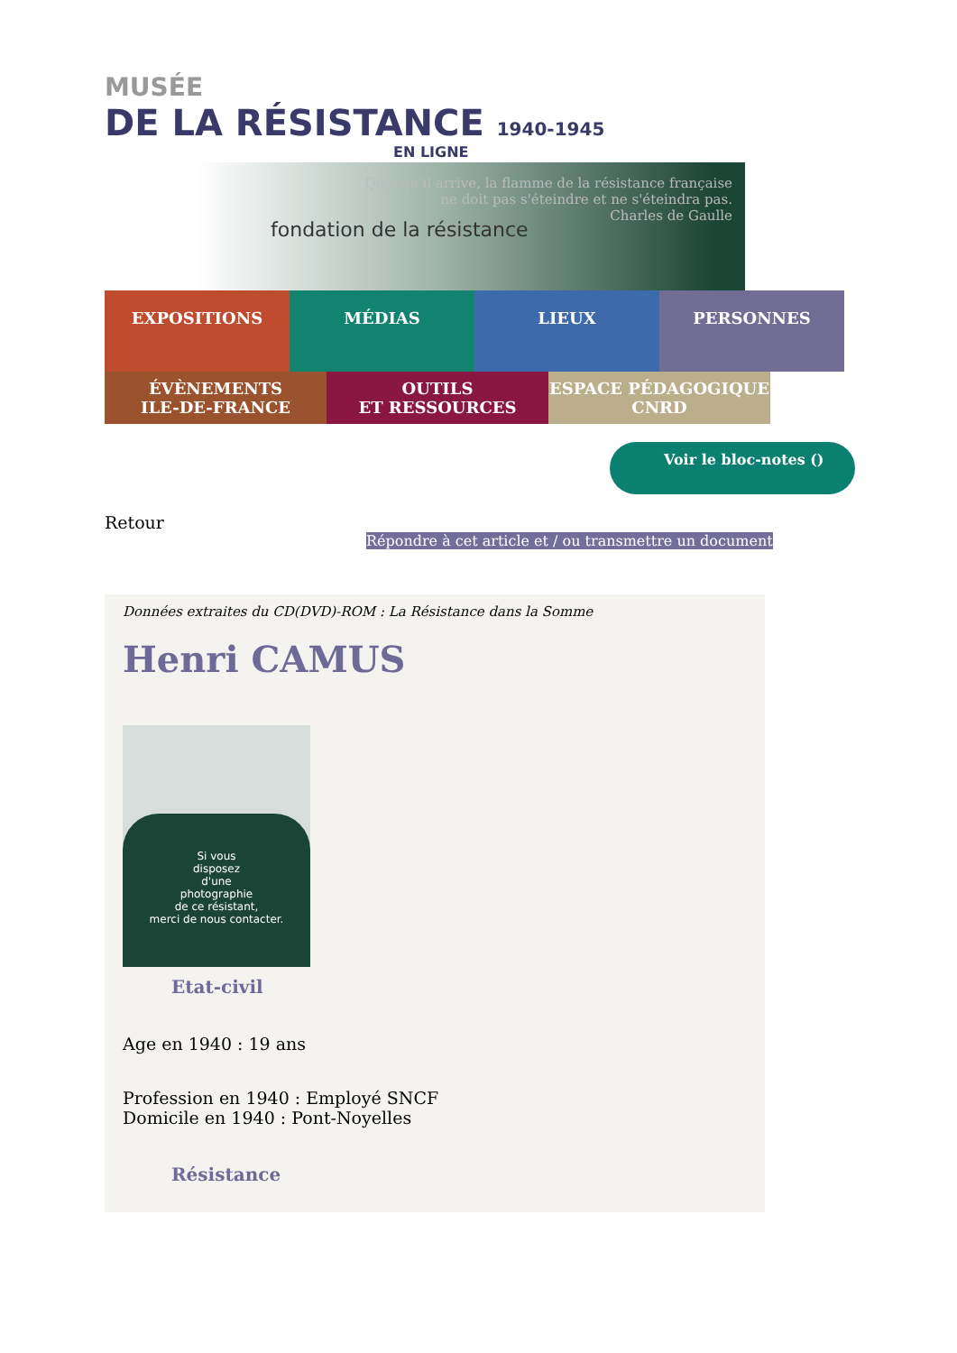MUSÉE
DE LA RÉSISTANCE 1940-1945
EN LIGNE
fondation de la résistance
Quoi qu'il arrive, la flamme de la résistance française
ne doit pas s'éteindre et ne s'éteindra pas.
Charles de Gaulle
EXPOSITIONS MÉDIAS LIEUX PERSONNES
ÉVÈNEMENTS
ILE-DE-FRANCE
OUTILS
ET RESSOURCES
ESPACE PÉDAGOGIQUE
CNRD
Voir le bloc-notes ()
Retour
Répondre à cet article et / ou transmettre un document
Données extraites du CD(DVD)-ROM : La Résistance dans la Somme
Henri CAMUS
Si vous
disposez
d'une
photographie
de ce résistant,
merci de nous contacter.
Etat-civil
Age en 1940 : 19 ans
Profession en 1940 : Employé SNCF
Domicile en 1940 : Pont-Noyelles
Résistance